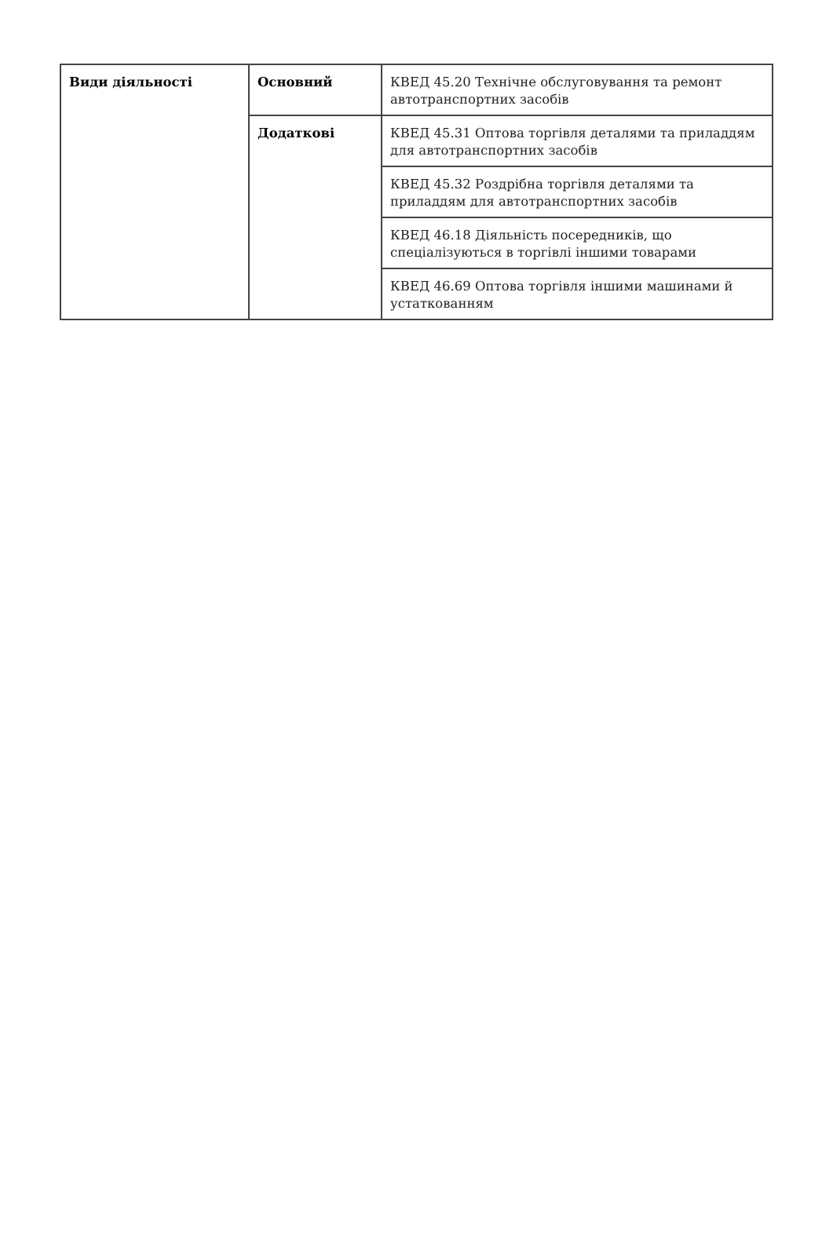| Види діяльності | Основний | КВЕД 45.20 Технічне обслуговування та ремонт автотранспортних засобів |
| | Додаткові | КВЕД 45.31 Оптова торгівля деталями та приладдям для автотранспортних засобів |
| | | КВЕД 45.32 Роздрібна торгівля деталями та приладдям для автотранспортних засобів |
| | | КВЕД 46.18 Діяльність посередників, що спеціалізуються в торгівлі іншими товарами |
| | | КВЕД 46.69 Оптова торгівля іншими машинами й устаткованням |